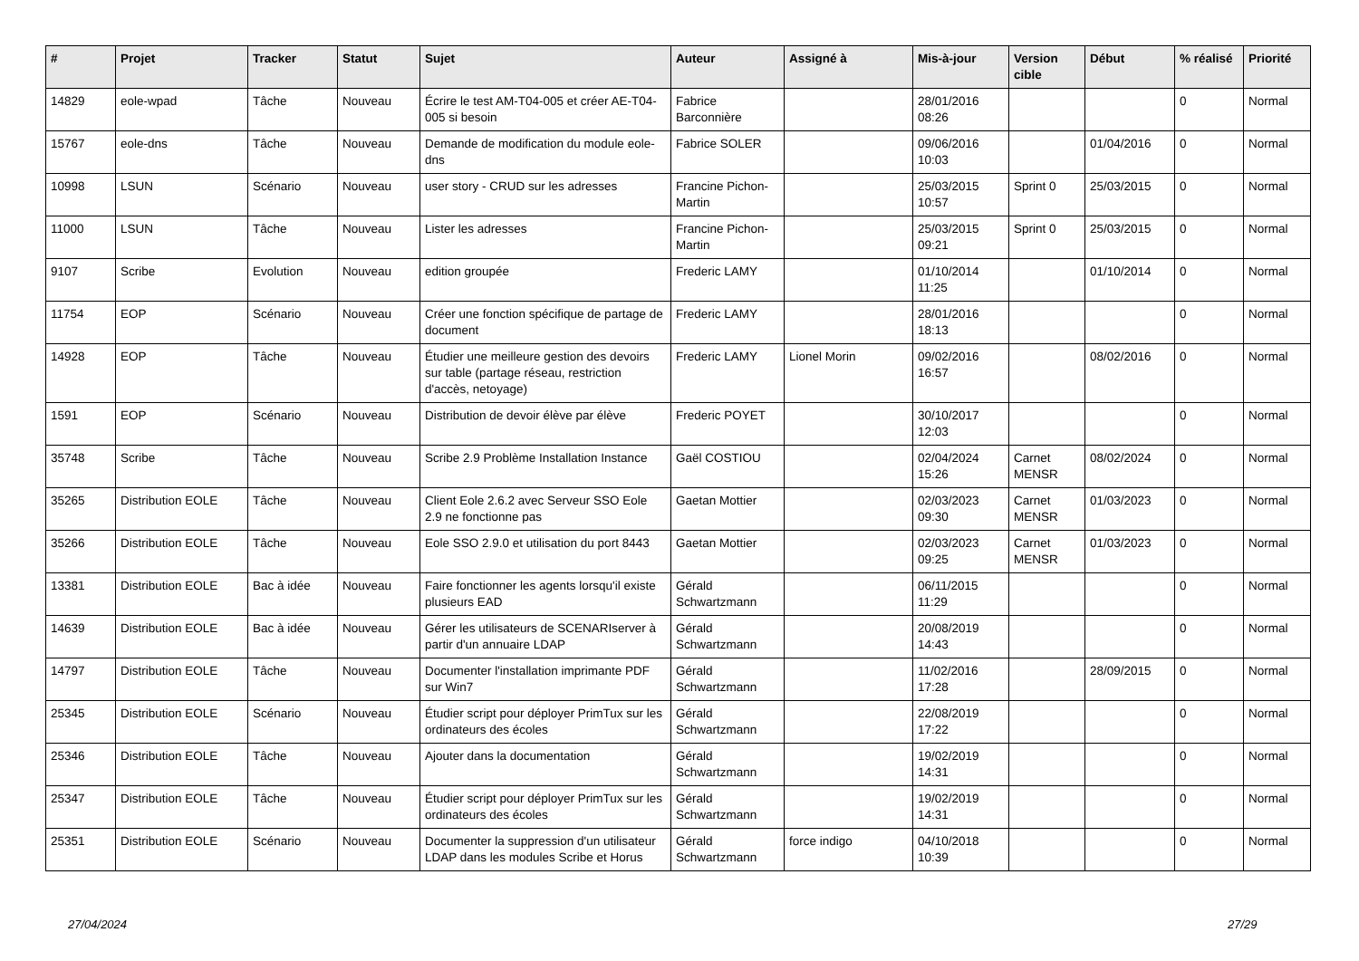| # | Projet | Tracker | Statut | Sujet | Auteur | Assigné à | Mis-à-jour | Version cible | Début | % réalisé | Priorité |
| --- | --- | --- | --- | --- | --- | --- | --- | --- | --- | --- | --- |
| 14829 | eole-wpad | Tâche | Nouveau | Écrire le test AM-T04-005 et créer AE-T04-005 si besoin | Fabrice Barconnière | | 28/01/2016 08:26 | | | 0 | Normal |
| 15767 | eole-dns | Tâche | Nouveau | Demande de modification du module eole-dns | Fabrice SOLER | | 09/06/2016 10:03 | | 01/04/2016 | 0 | Normal |
| 10998 | LSUN | Scénario | Nouveau | user story - CRUD sur les adresses | Francine Pichon-Martin | | 25/03/2015 10:57 | Sprint 0 | 25/03/2015 | 0 | Normal |
| 11000 | LSUN | Tâche | Nouveau | Lister les adresses | Francine Pichon-Martin | | 25/03/2015 09:21 | Sprint 0 | 25/03/2015 | 0 | Normal |
| 9107 | Scribe | Evolution | Nouveau | edition groupée | Frederic LAMY | | 01/10/2014 11:25 | | 01/10/2014 | 0 | Normal |
| 11754 | EOP | Scénario | Nouveau | Créer une fonction spécifique de partage de document | Frederic LAMY | | 28/01/2016 18:13 | | | 0 | Normal |
| 14928 | EOP | Tâche | Nouveau | Étudier une meilleure gestion des devoirs sur table (partage réseau, restriction d'accès, netoyage) | Frederic LAMY | Lionel Morin | 09/02/2016 16:57 | | 08/02/2016 | 0 | Normal |
| 1591 | EOP | Scénario | Nouveau | Distribution de devoir élève par élève | Frederic POYET | | 30/10/2017 12:03 | | | 0 | Normal |
| 35748 | Scribe | Tâche | Nouveau | Scribe 2.9 Problème Installation Instance | Gaël COSTIOU | | 02/04/2024 15:26 | Carnet MENSR | 08/02/2024 | 0 | Normal |
| 35265 | Distribution EOLE | Tâche | Nouveau | Client Eole 2.6.2 avec Serveur SSO Eole 2.9 ne fonctionne pas | Gaetan Mottier | | 02/03/2023 09:30 | Carnet MENSR | 01/03/2023 | 0 | Normal |
| 35266 | Distribution EOLE | Tâche | Nouveau | Eole SSO 2.9.0 et utilisation du port 8443 | Gaetan Mottier | | 02/03/2023 09:25 | Carnet MENSR | 01/03/2023 | 0 | Normal |
| 13381 | Distribution EOLE | Bac à idée | Nouveau | Faire fonctionner les agents lorsqu'il existe plusieurs EAD | Gérald Schwartzmann | | 06/11/2015 11:29 | | | 0 | Normal |
| 14639 | Distribution EOLE | Bac à idée | Nouveau | Gérer les utilisateurs de SCENARIserver à partir d'un annuaire LDAP | Gérald Schwartzmann | | 20/08/2019 14:43 | | | 0 | Normal |
| 14797 | Distribution EOLE | Tâche | Nouveau | Documenter l'installation imprimante PDF sur Win7 | Gérald Schwartzmann | | 11/02/2016 17:28 | | 28/09/2015 | 0 | Normal |
| 25345 | Distribution EOLE | Scénario | Nouveau | Étudier script pour déployer PrimTux sur les ordinateurs des écoles | Gérald Schwartzmann | | 22/08/2019 17:22 | | | 0 | Normal |
| 25346 | Distribution EOLE | Tâche | Nouveau | Ajouter dans la documentation | Gérald Schwartzmann | | 19/02/2019 14:31 | | | 0 | Normal |
| 25347 | Distribution EOLE | Tâche | Nouveau | Étudier script pour déployer PrimTux sur les ordinateurs des écoles | Gérald Schwartzmann | | 19/02/2019 14:31 | | | 0 | Normal |
| 25351 | Distribution EOLE | Scénario | Nouveau | Documenter la suppression d'un utilisateur LDAP dans les modules Scribe et Horus | Gérald Schwartzmann | force indigo | 04/10/2018 10:39 | | | 0 | Normal |
27/04/2024 27/29